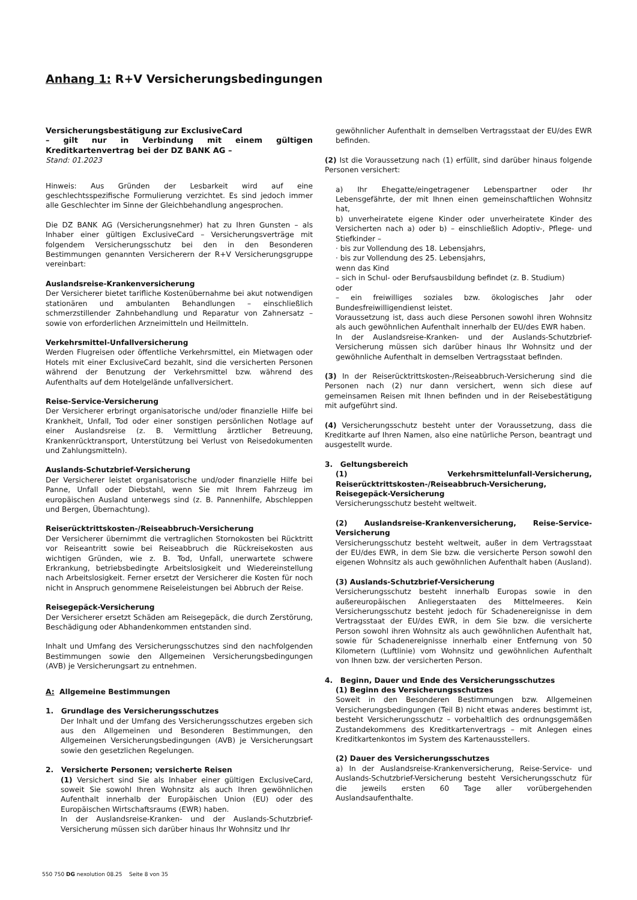Anhang 1: R+V Versicherungsbedingungen
Versicherungsbestätigung zur ExclusiveCard
– gilt nur in Verbindung mit einem gültigen Kreditkartenvertrag bei der DZ BANK AG –
Stand: 01.2023
Hinweis: Aus Gründen der Lesbarkeit wird auf eine geschlechtsspezifische Formulierung verzichtet. Es sind jedoch immer alle Geschlechter im Sinne der Gleichbehandlung angesprochen.
Die DZ BANK AG (Versicherungsnehmer) hat zu Ihren Gunsten – als Inhaber einer gültigen ExclusiveCard – Versicherungsverträge mit folgendem Versicherungsschutz bei den in den Besonderen Bestimmungen genannten Versicherern der R+V Versicherungsgruppe vereinbart:
Auslandsreise-Krankenversicherung
Der Versicherer bietet tarifliche Kostenübernahme bei akut notwendigen stationären und ambulanten Behandlungen – einschließlich schmerzstillender Zahnbehandlung und Reparatur von Zahnersatz – sowie von erforderlichen Arzneimitteln und Heilmitteln.
Verkehrsmittel-Unfallversicherung
Werden Flugreisen oder öffentliche Verkehrsmittel, ein Mietwagen oder Hotels mit einer ExclusiveCard bezahlt, sind die versicherten Personen während der Benutzung der Verkehrsmittel bzw. während des Aufenthalts auf dem Hotelgelände unfallversichert.
Reise-Service-Versicherung
Der Versicherer erbringt organisatorische und/oder finanzielle Hilfe bei Krankheit, Unfall, Tod oder einer sonstigen persönlichen Notlage auf einer Auslandsreise (z. B. Vermittlung ärztlicher Betreuung, Krankenrücktransport, Unterstützung bei Verlust von Reisedokumenten und Zahlungsmitteln).
Auslands-Schutzbrief-Versicherung
Der Versicherer leistet organisatorische und/oder finanzielle Hilfe bei Panne, Unfall oder Diebstahl, wenn Sie mit Ihrem Fahrzeug im europäischen Ausland unterwegs sind (z. B. Pannenhilfe, Abschleppen und Bergen, Übernachtung).
Reiserücktrittskosten-/Reiseabbruch-Versicherung
Der Versicherer übernimmt die vertraglichen Stornokosten bei Rücktritt vor Reiseantritt sowie bei Reiseabbruch die Rückreisekosten aus wichtigen Gründen, wie z. B. Tod, Unfall, unerwartete schwere Erkrankung, betriebsbedingte Arbeitslosigkeit und Wiedereinstellung nach Arbeitslosigkeit. Ferner ersetzt der Versicherer die Kosten für noch nicht in Anspruch genommene Reiseleistungen bei Abbruch der Reise.
Reisegepäck-Versicherung
Der Versicherer ersetzt Schäden am Reisegepäck, die durch Zerstörung, Beschädigung oder Abhandenkommen entstanden sind.
Inhalt und Umfang des Versicherungsschutzes sind den nachfolgenden Bestimmungen sowie den Allgemeinen Versicherungsbedingungen (AVB) je Versicherungsart zu entnehmen.
A: Allgemeine Bestimmungen
1. Grundlage des Versicherungsschutzes
Der Inhalt und der Umfang des Versicherungsschutzes ergeben sich aus den Allgemeinen und Besonderen Bestimmungen, den Allgemeinen Versicherungsbedingungen (AVB) je Versicherungsart sowie den gesetzlichen Regelungen.
2. Versicherte Personen; versicherte Reisen
(1) Versichert sind Sie als Inhaber einer gültigen ExclusiveCard, soweit Sie sowohl Ihren Wohnsitz als auch Ihren gewöhnlichen Aufenthalt innerhalb der Europäischen Union (EU) oder des Europäischen Wirtschaftsraums (EWR) haben.
In der Auslandsreise-Kranken- und der Auslands-Schutzbrief-Versicherung müssen sich darüber hinaus Ihr Wohnsitz und Ihr
gewöhnlicher Aufenthalt in demselben Vertragsstaat der EU/des EWR befinden.
(2) Ist die Voraussetzung nach (1) erfüllt, sind darüber hinaus folgende Personen versichert:
a) Ihr Ehegatte/eingetragener Lebenspartner oder Ihr Lebensgefährte, der mit Ihnen einen gemeinschaftlichen Wohnsitz hat,
b) unverheiratete eigene Kinder oder unverheiratete Kinder des Versicherten nach a) oder b) – einschließlich Adoptiv-, Pflege- und Stiefkinder –
· bis zur Vollendung des 18. Lebensjahrs,
· bis zur Vollendung des 25. Lebensjahrs,
wenn das Kind
– sich in Schul- oder Berufsausbildung befindet (z. B. Studium)
oder
– ein freiwilliges soziales bzw. ökologisches Jahr oder Bundesfreiwilligendienst leistet.
Voraussetzung ist, dass auch diese Personen sowohl ihren Wohnsitz als auch gewöhnlichen Aufenthalt innerhalb der EU/des EWR haben.
In der Auslandsreise-Kranken- und der Auslands-Schutzbrief-Versicherung müssen sich darüber hinaus Ihr Wohnsitz und der gewöhnliche Aufenthalt in demselben Vertragsstaat befinden.
(3) In der Reiserücktrittskosten-/Reiseabbruch-Versicherung sind die Personen nach (2) nur dann versichert, wenn sich diese auf gemeinsamen Reisen mit Ihnen befinden und in der Reisebestätigung mit aufgeführt sind.
(4) Versicherungsschutz besteht unter der Voraussetzung, dass die Kreditkarte auf Ihren Namen, also eine natürliche Person, beantragt und ausgestellt wurde.
3. Geltungsbereich
(1) Verkehrsmittelunfall-Versicherung, Reiserücktrittskosten-/Reiseabbruch-Versicherung, Reisegepäck-Versicherung
Versicherungsschutz besteht weltweit.
(2) Auslandsreise-Krankenversicherung, Reise-Service-Versicherung
Versicherungsschutz besteht weltweit, außer in dem Vertragsstaat der EU/des EWR, in dem Sie bzw. die versicherte Person sowohl den eigenen Wohnsitz als auch gewöhnlichen Aufenthalt haben (Ausland).
(3) Auslands-Schutzbrief-Versicherung
Versicherungsschutz besteht innerhalb Europas sowie in den außereuropäischen Anliegerstaaten des Mittelmeeres. Kein Versicherungsschutz besteht jedoch für Schadenereignisse in dem Vertragsstaat der EU/des EWR, in dem Sie bzw. die versicherte Person sowohl ihren Wohnsitz als auch gewöhnlichen Aufenthalt hat, sowie für Schadenereignisse innerhalb einer Entfernung von 50 Kilometern (Luftlinie) vom Wohnsitz und gewöhnlichen Aufenthalt von Ihnen bzw. der versicherten Person.
4. Beginn, Dauer und Ende des Versicherungsschutzes
(1) Beginn des Versicherungsschutzes
Soweit in den Besonderen Bestimmungen bzw. Allgemeinen Versicherungsbedingungen (Teil B) nicht etwas anderes bestimmt ist, besteht Versicherungsschutz – vorbehaltlich des ordnungsgemäßen Zustandekommens des Kreditkartenvertrags – mit Anlegen eines Kreditkartenkontos im System des Kartenausstellers.
(2) Dauer des Versicherungsschutzes
a) In der Auslandsreise-Krankenversicherung, Reise-Service- und Auslands-Schutzbrief-Versicherung besteht Versicherungsschutz für die jeweils ersten 60 Tage aller vorübergehenden Auslandsaufenthalte.
550 750 DG nexolution 08.25 Seite 8 von 35